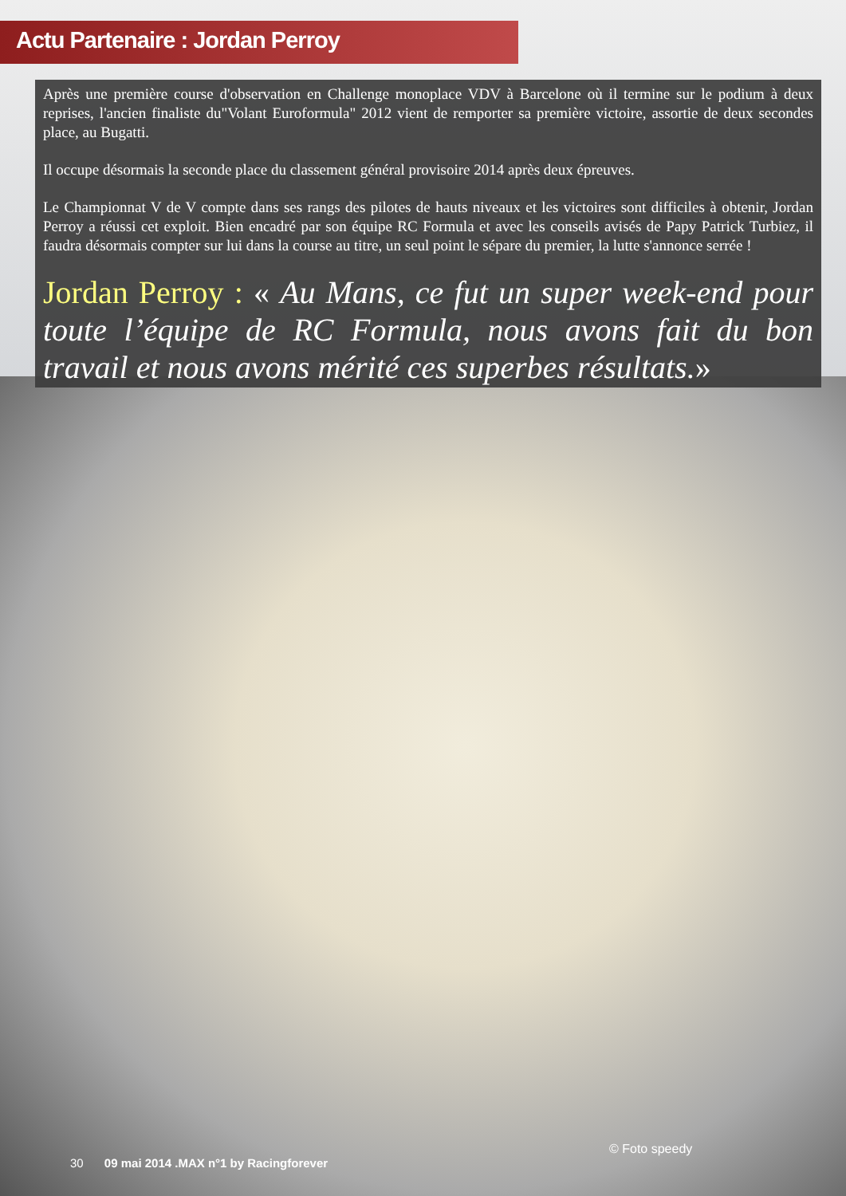Actu Partenaire : Jordan Perroy
Après une première course d'observation en Challenge monoplace VDV à Barcelone où il termine sur le podium à deux reprises, l'ancien finaliste du"Volant Euroformula" 2012 vient de remporter sa première victoire, assortie de deux secondes place, au Bugatti.
Il occupe désormais la seconde place du classement général provisoire 2014 après deux épreuves.
Le Championnat V de V compte dans ses rangs des pilotes de hauts niveaux et les victoires sont difficiles à obtenir, Jordan Perroy a réussi cet exploit. Bien encadré par son équipe RC Formula et avec les conseils avisés de Papy Patrick Turbiez, il faudra désormais compter sur lui dans la course au titre, un seul point le sépare du premier, la lutte s'annonce serrée !
Jordan Perroy : « Au Mans, ce fut un super week-end pour toute l’équipe de RC Formula, nous avons fait du bon travail et nous avons mérité ces superbes résultats.»
© Foto speedy
30 09 mai 2014 .MAX n°1 by Racingforever